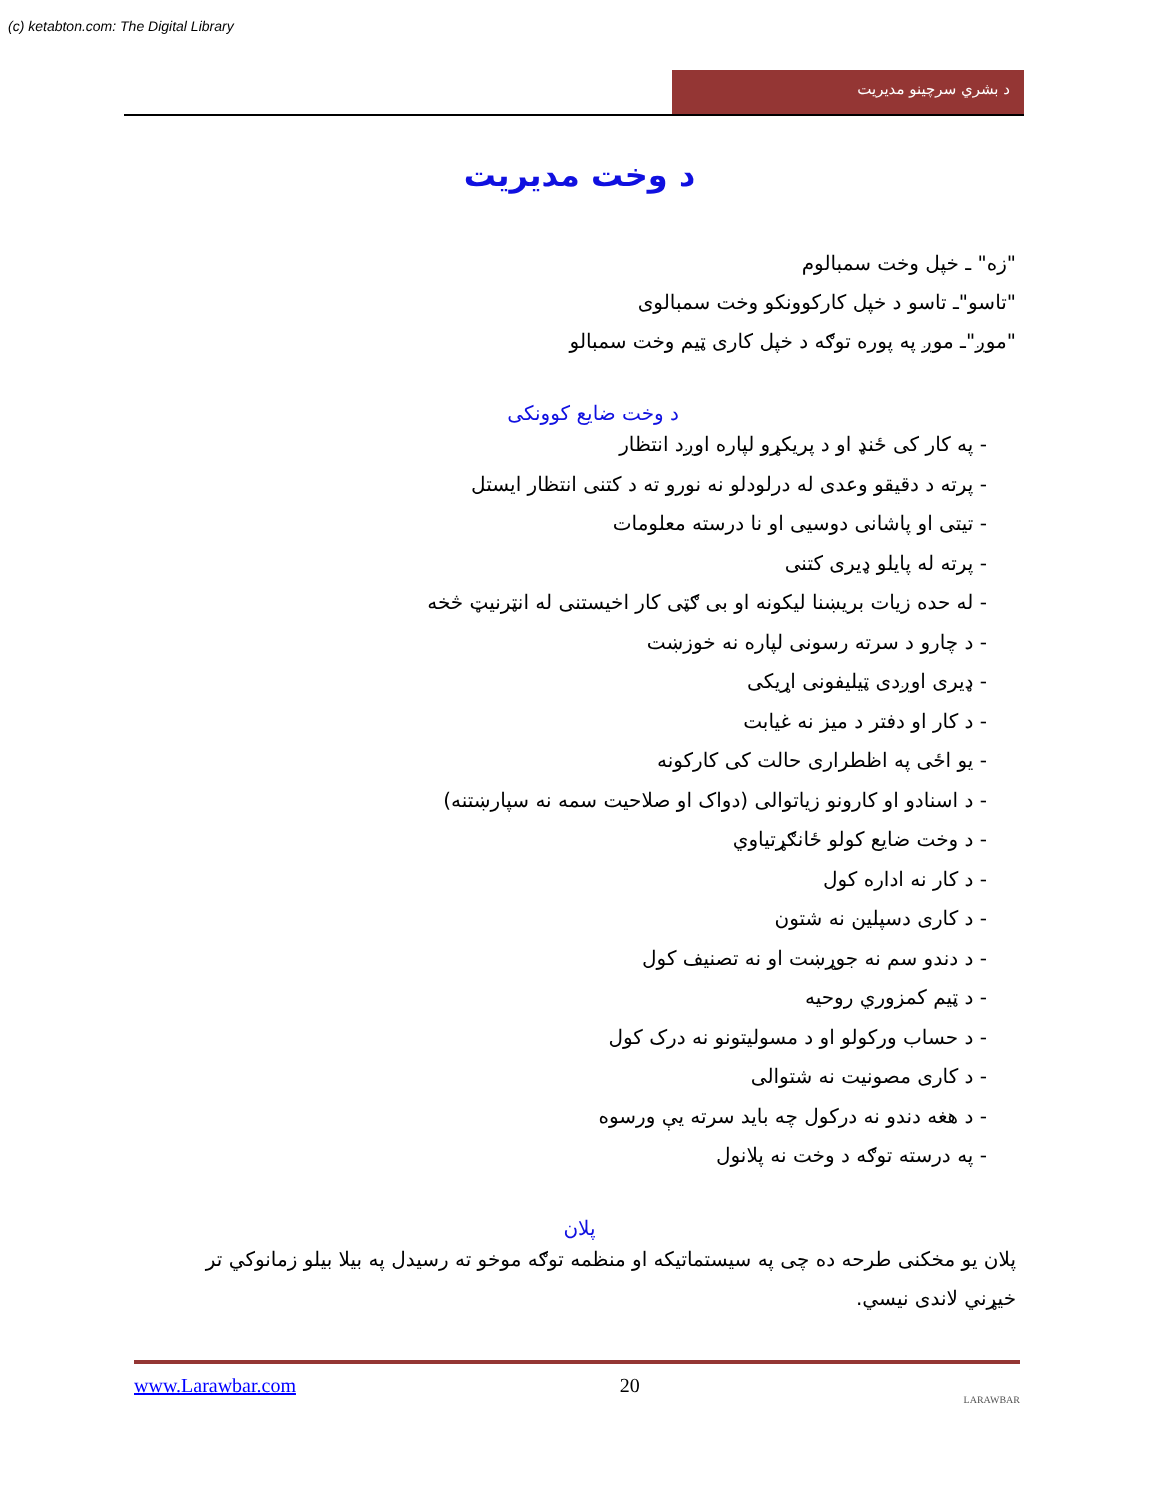(c) ketabton.com: The Digital Library
د بشري سرچینو مدیریت
د وخت مدیریت
"زه" ـ خپل وخت سمبالوم
"تاسو"ـ تاسو د خپل کارکوونکو وخت سمبالوی
"موږ"ـ موږ په پوره توګه د خپل کاری ټیم وخت سمبالو
د وخت ضایع کوونکی
- په کار کی ځنډ او د پریکړو لپاره اوږد انتظار
- پرته د دقیقو وعدی له درلودلو نه نورو ته د کتنی انتظار ایستل
- تیتی او پاشانی دوسیی او نا درسته معلومات
- پرته له پایلو ډیری کتنی
- له حده زیات بریښنا لیکونه او بی ګټی کار اخیستنی له انټرنیټ څخه
- د چارو د سرته رسونی لپاره نه خوزښت
- ډیری اوږدی ټیلیفونی اړیکی
- د کار او دفتر د میز نه غیابت
- یو اځی په اظطراری حالت کی کارکونه
- د اسنادو او کارونو زیاتوالی (دواک او صلاحیت سمه نه سپارښتنه)
- د وخت ضایع کولو ځانګړتیاوي
- د کار نه اداره کول
- د کاری دسپلین نه شتون
- د دندو سم نه جوړښت او نه تصنیف کول
- د ټیم کمزوري روحیه
- د حساب ورکولو او د مسولیتونو نه درک کول
- د کاری مصونیت نه شتوالی
- د هغه دندو نه درکول چه باید سرته یې ورسوه
- په درسته توګه د وخت نه پلانول
پلان
پلان یو مخکنی طرحه ده چی په سیستماتیکه او منظمه توګه موخو ته رسیدل په بیلا بیلو زمانوکي تر خیړني لاندی نیسي.
www.Larawbar.com 20 LARAWBAR